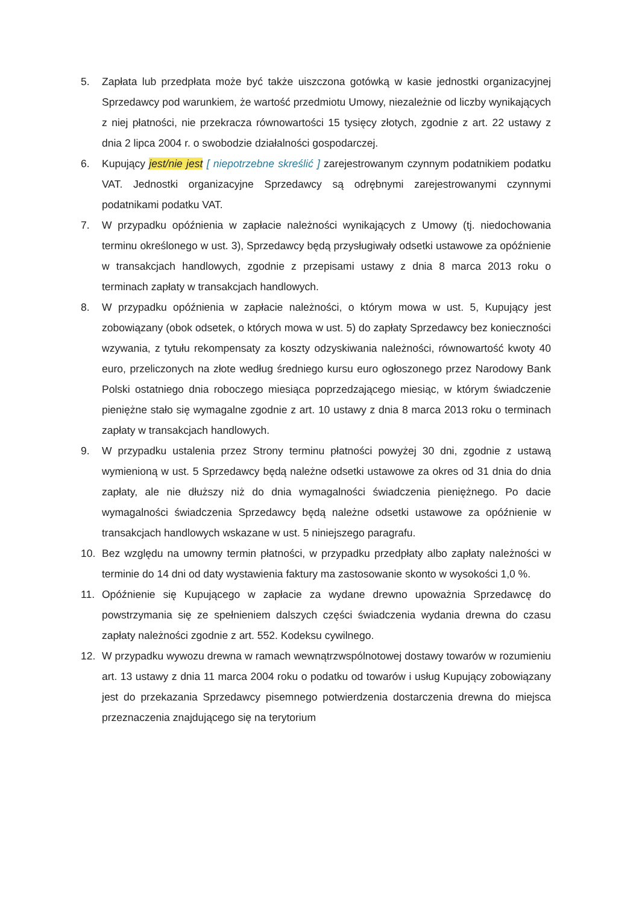5. Zapłata lub przedpłata może być także uiszczona gotówką w kasie jednostki organizacyjnej Sprzedawcy pod warunkiem, że wartość przedmiotu Umowy, niezależnie od liczby wynikających z niej płatności, nie przekracza równowartości 15 tysięcy złotych, zgodnie z art. 22 ustawy z dnia 2 lipca 2004 r. o swobodzie działalności gospodarczej.
6. Kupujący jest/nie jest [ niepotrzebne skreślić ] zarejestrowanym czynnym podatnikiem podatku VAT. Jednostki organizacyjne Sprzedawcy są odrębnymi zarejestrowanymi czynnymi podatnikami podatku VAT.
7. W przypadku opóźnienia w zapłacie należności wynikających z Umowy (tj. niedochowania terminu określonego w ust. 3), Sprzedawcy będą przysługiwały odsetki ustawowe za opóźnienie w transakcjach handlowych, zgodnie z przepisami ustawy z dnia 8 marca 2013 roku o terminach zapłaty w transakcjach handlowych.
8. W przypadku opóźnienia w zapłacie należności, o którym mowa w ust. 5, Kupujący jest zobowiązany (obok odsetek, o których mowa w ust. 5) do zapłaty Sprzedawcy bez konieczności wzywania, z tytułu rekompensaty za koszty odzyskiwania należności, równowartość kwoty 40 euro, przeliczonych na złote według średniego kursu euro ogłoszonego przez Narodowy Bank Polski ostatniego dnia roboczego miesiąca poprzedzającego miesiąc, w którym świadczenie pieniężne stało się wymagalne zgodnie z art. 10 ustawy z dnia 8 marca 2013 roku o terminach zapłaty w transakcjach handlowych.
9. W przypadku ustalenia przez Strony terminu płatności powyżej 30 dni, zgodnie z ustawą wymienioną w ust. 5 Sprzedawcy będą należne odsetki ustawowe za okres od 31 dnia do dnia zapłaty, ale nie dłuższy niż do dnia wymagalności świadczenia pieniężnego. Po dacie wymagalności świadczenia Sprzedawcy będą należne odsetki ustawowe za opóźnienie w transakcjach handlowych wskazane w ust. 5 niniejszego paragrafu.
10. Bez względu na umowny termin płatności, w przypadku przedpłaty albo zapłaty należności w terminie do 14 dni od daty wystawienia faktury ma zastosowanie skonto w wysokości 1,0 %.
11. Opóźnienie się Kupującego w zapłacie za wydane drewno upoważnia Sprzedawcę do powstrzymania się ze spełnieniem dalszych części świadczenia wydania drewna do czasu zapłaty należności zgodnie z art. 552. Kodeksu cywilnego.
12. W przypadku wywozu drewna w ramach wewnątrzwspólnotowej dostawy towarów w rozumieniu art. 13 ustawy z dnia 11 marca 2004 roku o podatku od towarów i usług Kupujący zobowiązany jest do przekazania Sprzedawcy pisemnego potwierdzenia dostarczenia drewna do miejsca przeznaczenia znajdującego się na terytorium